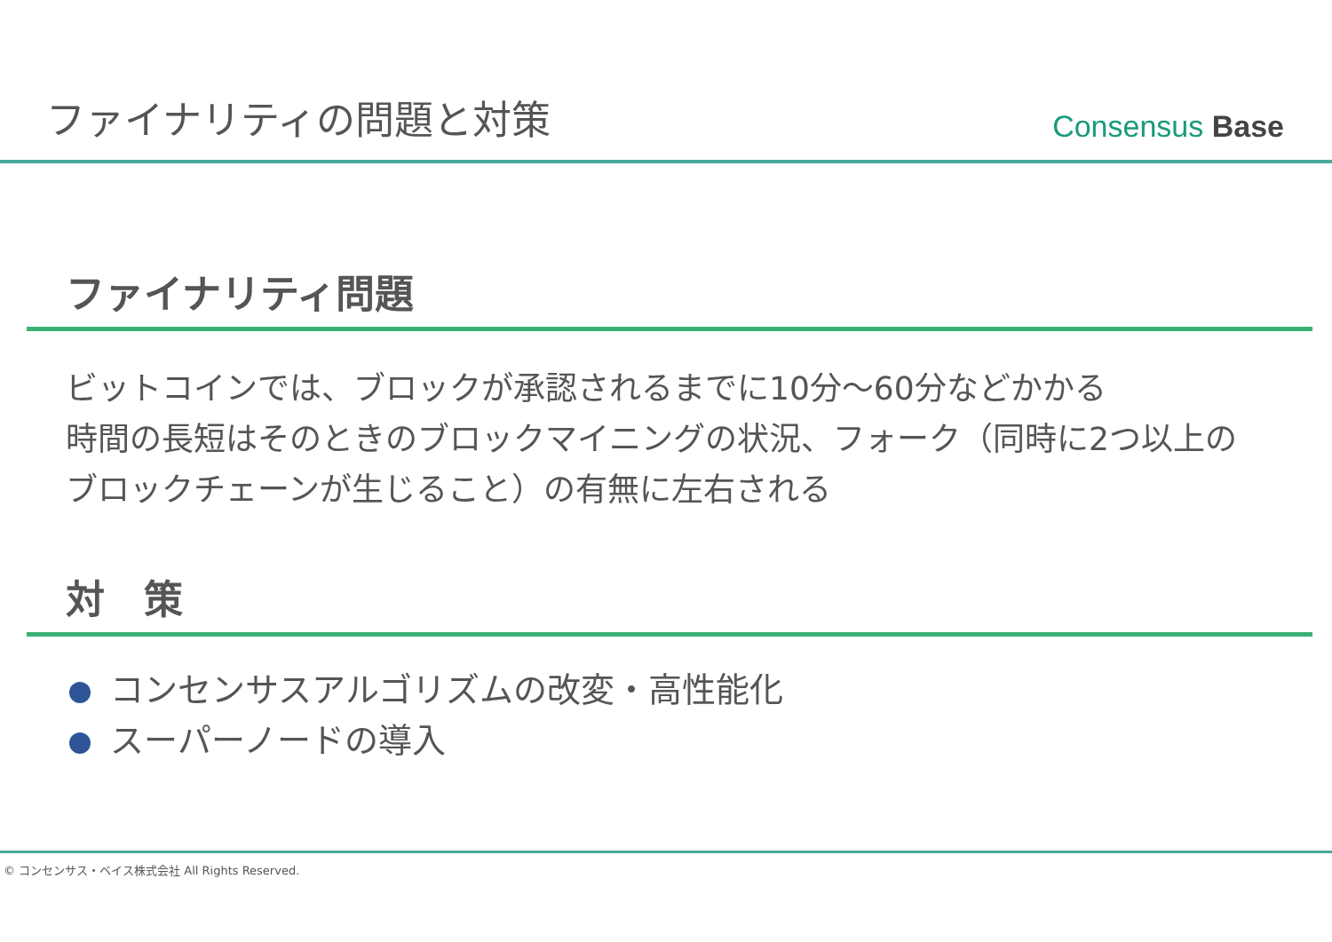ファイナリティの問題と対策
Consensus Base
ファイナリティ問題
ビットコインでは、ブロックが承認されるまでに10分～60分などかかる
時間の長短はそのときのブロックマイニングの状況、フォーク（同時に2つ以上の
ブロックチェーンが生じること）の有無に左右される
対　策
コンセンサスアルゴリズムの改変・高性能化
スーパーノードの導入
© コンセンサス・ベイス株式会社 All Rights Reserved.